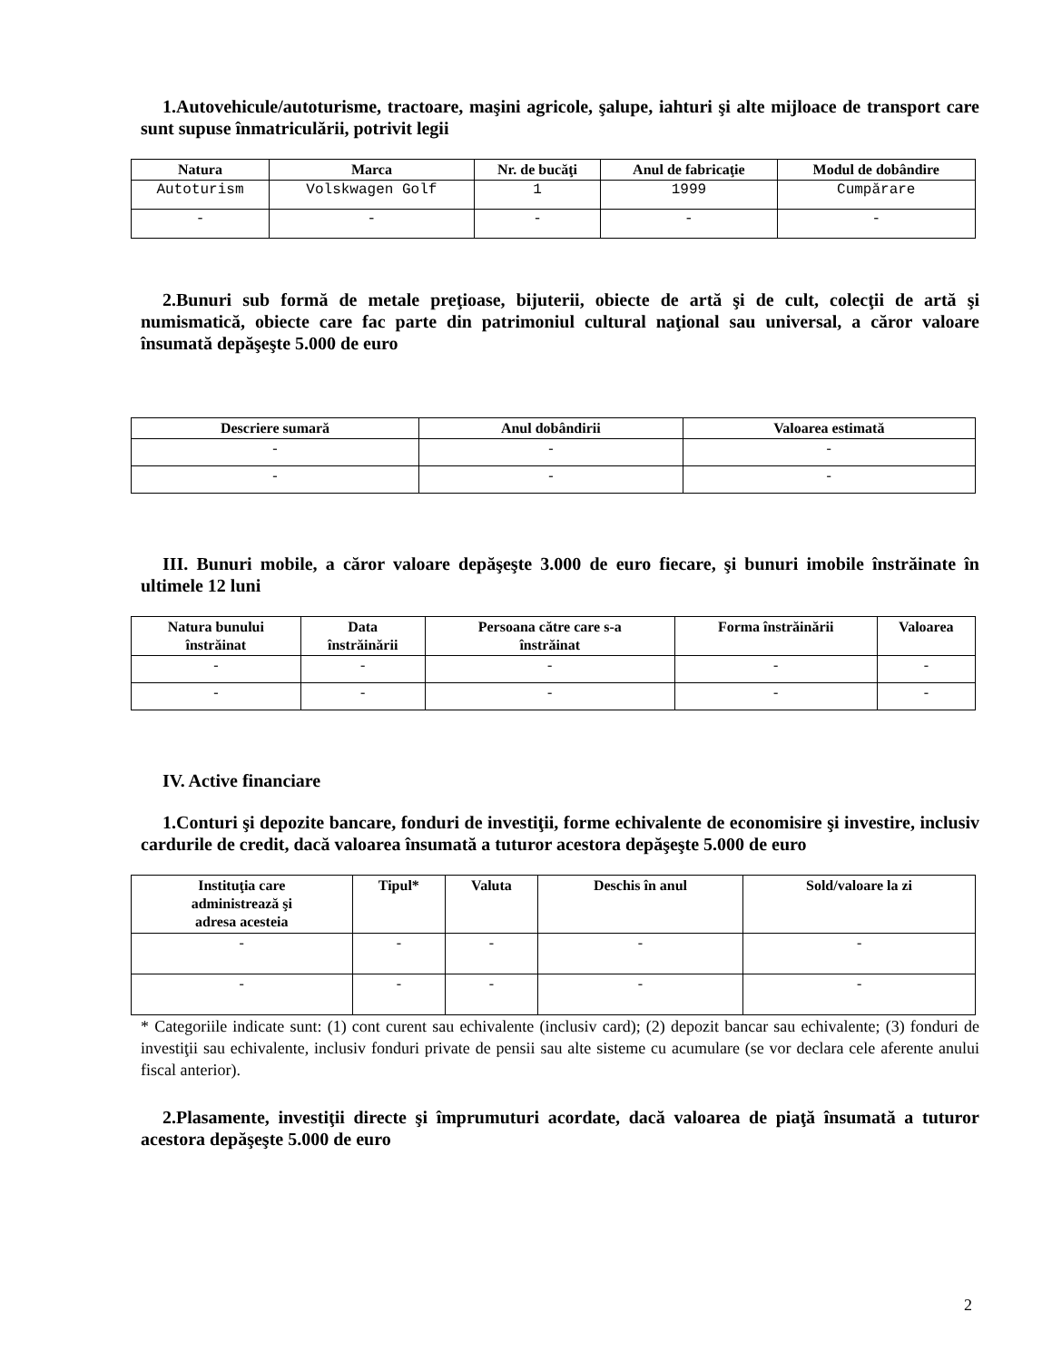1.Autovehicule/autoturisme, tractoare, maşini agricole, şalupe, iahturi şi alte mijloace de transport care sunt supuse înmatriculării, potrivit legii
| Natura | Marca | Nr. de bucăţi | Anul de fabricaţie | Modul de dobândire |
| --- | --- | --- | --- | --- |
| Autoturism | Volskwagen Golf | 1 | 1999 | Cumpărare |
| - | - | - | - | - |
2.Bunuri sub formă de metale preţioase, bijuterii, obiecte de artă şi de cult, colecţii de artă şi numismatică, obiecte care fac parte din patrimoniul cultural naţional sau universal, a căror valoare însumată depăşeşte 5.000 de euro
| Descriere sumară | Anul dobândirii | Valoarea estimată |
| --- | --- | --- |
| - | - | - |
| - | - | - |
III. Bunuri mobile, a căror valoare depăşeşte 3.000 de euro fiecare, şi bunuri imobile înstrăinate în ultimele 12 luni
| Natura bunului înstrăinat | Data înstrăinării | Persoana către care s-a înstrăinat | Forma înstrăinării | Valoarea |
| --- | --- | --- | --- | --- |
| - | - | - | - | - |
| - | - | - | - | - |
IV. Active financiare
1.Conturi şi depozite bancare, fonduri de investiţii, forme echivalente de economisire şi investire, inclusiv cardurile de credit, dacă valoarea însumată a tuturor acestora depăşeşte 5.000 de euro
| Instituţia care administrează şi adresa acesteia | Tipul* | Valuta | Deschis în anul | Sold/valoare la zi |
| --- | --- | --- | --- | --- |
| - | - | - | - | - |
| - | - | - | - | - |
* Categoriile indicate sunt: (1) cont curent sau echivalente (inclusiv card); (2) depozit bancar sau echivalente; (3) fonduri de investiţii sau echivalente, inclusiv fonduri private de pensii sau alte sisteme cu acumulare (se vor declara cele aferente anului fiscal anterior).
2.Plasamente, investiţii directe şi împrumuturi acordate, dacă valoarea de piaţă însumată a tuturor acestora depăşeşte 5.000 de euro
2